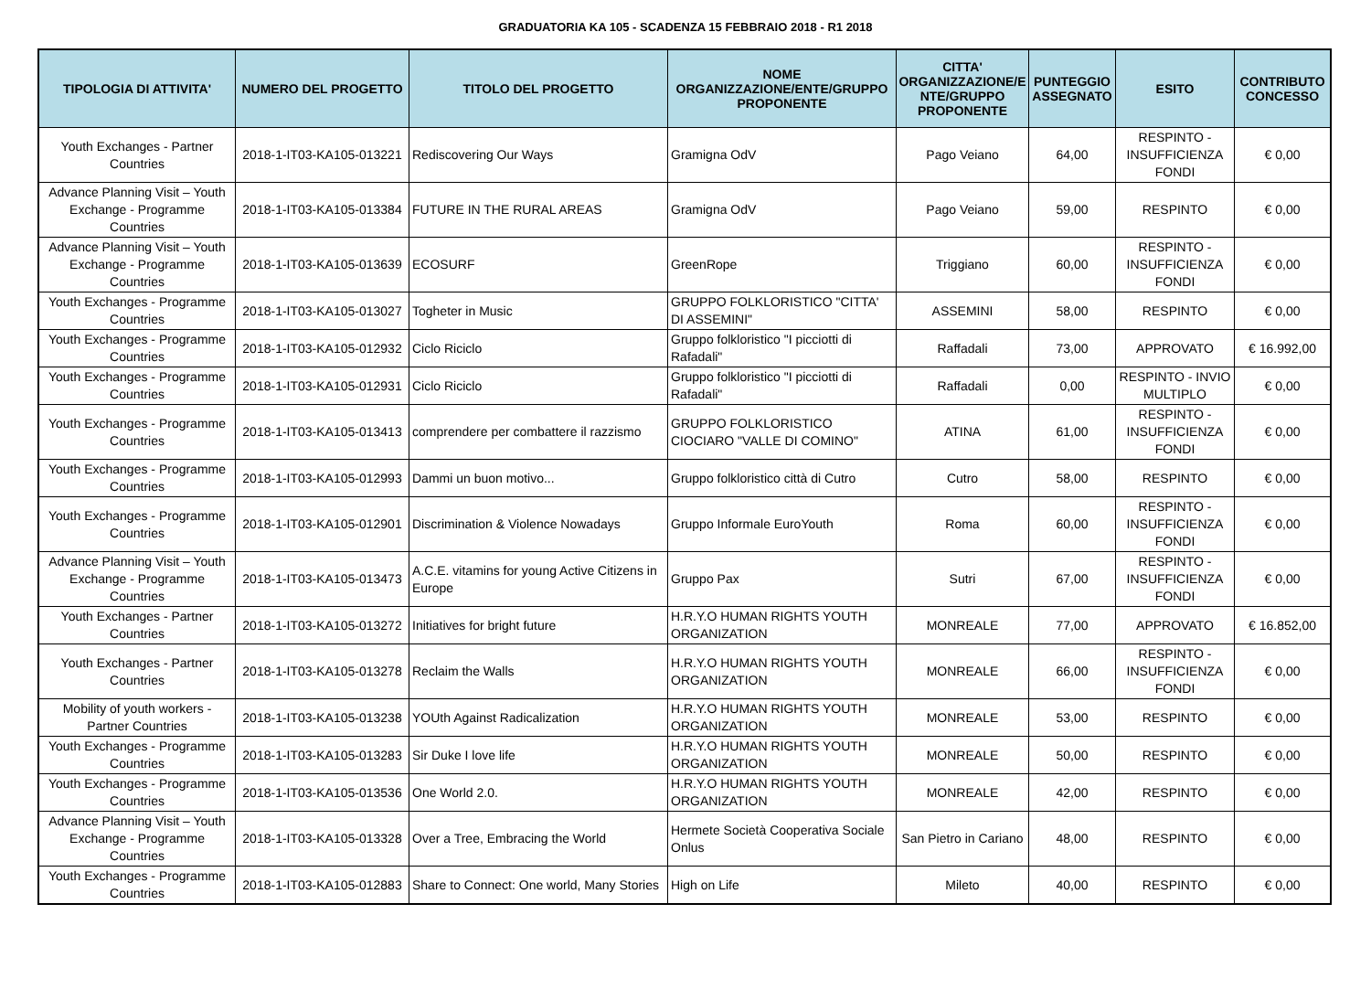GRADUATORIA KA 105 - SCADENZA 15 FEBBRAIO 2018 - R1 2018
| TIPOLOGIA DI ATTIVITA' | NUMERO DEL PROGETTO | TITOLO DEL PROGETTO | NOME ORGANIZZAZIONE/ENTE/GRUPPO PROPONENTE | CITTA' ORGANIZZAZIONE/E NTE/GRUPPO PROPONENTE | PUNTEGGIO ASSEGNATO | ESITO | CONTRIBUTO CONCESSO |
| --- | --- | --- | --- | --- | --- | --- | --- |
| Youth Exchanges - Partner Countries | 2018-1-IT03-KA105-013221 | Rediscovering Our Ways | Gramigna OdV | Pago Veiano | 64,00 | RESPINTO - INSUFFICIENZA FONDI | € 0,00 |
| Advance Planning Visit – Youth Exchange - Programme Countries | 2018-1-IT03-KA105-013384 | FUTURE IN THE RURAL AREAS | Gramigna OdV | Pago Veiano | 59,00 | RESPINTO | € 0,00 |
| Advance Planning Visit – Youth Exchange - Programme Countries | 2018-1-IT03-KA105-013639 | ECOSURF | GreenRope | Triggiano | 60,00 | RESPINTO - INSUFFICIENZA FONDI | € 0,00 |
| Youth Exchanges - Programme Countries | 2018-1-IT03-KA105-013027 | Togheter in Music | GRUPPO FOLKLORISTICO "CITTA' DI ASSEMINI" | ASSEMINI | 58,00 | RESPINTO | € 0,00 |
| Youth Exchanges - Programme Countries | 2018-1-IT03-KA105-012932 | Ciclo Riciclo | Gruppo folkloristico "I picciotti di Rafadali" | Raffadali | 73,00 | APPROVATO | € 16.992,00 |
| Youth Exchanges - Programme Countries | 2018-1-IT03-KA105-012931 | Ciclo Riciclo | Gruppo folkloristico "I picciotti di Rafadali" | Raffadali | 0,00 | RESPINTO - INVIO MULTIPLO | € 0,00 |
| Youth Exchanges - Programme Countries | 2018-1-IT03-KA105-013413 | comprendere per combattere il razzismo | GRUPPO FOLKLORISTICO CIOCIARO "VALLE DI COMINO" | ATINA | 61,00 | RESPINTO - INSUFFICIENZA FONDI | € 0,00 |
| Youth Exchanges - Programme Countries | 2018-1-IT03-KA105-012993 | Dammi un buon motivo... | Gruppo folkloristico città di Cutro | Cutro | 58,00 | RESPINTO | € 0,00 |
| Youth Exchanges - Programme Countries | 2018-1-IT03-KA105-012901 | Discrimination & Violence Nowadays | Gruppo Informale EuroYouth | Roma | 60,00 | RESPINTO - INSUFFICIENZA FONDI | € 0,00 |
| Advance Planning Visit – Youth Exchange - Programme Countries | 2018-1-IT03-KA105-013473 | A.C.E. vitamins for young Active Citizens in Europe | Gruppo Pax | Sutri | 67,00 | RESPINTO - INSUFFICIENZA FONDI | € 0,00 |
| Youth Exchanges - Partner Countries | 2018-1-IT03-KA105-013272 | Initiatives for bright future | H.R.Y.O HUMAN RIGHTS YOUTH ORGANIZATION | MONREALE | 77,00 | APPROVATO | € 16.852,00 |
| Youth Exchanges - Partner Countries | 2018-1-IT03-KA105-013278 | Reclaim the Walls | H.R.Y.O HUMAN RIGHTS YOUTH ORGANIZATION | MONREALE | 66,00 | RESPINTO - INSUFFICIENZA FONDI | € 0,00 |
| Mobility of youth workers - Partner Countries | 2018-1-IT03-KA105-013238 | YOUth Against Radicalization | H.R.Y.O HUMAN RIGHTS YOUTH ORGANIZATION | MONREALE | 53,00 | RESPINTO | € 0,00 |
| Youth Exchanges - Programme Countries | 2018-1-IT03-KA105-013283 | Sir Duke I love life | H.R.Y.O HUMAN RIGHTS YOUTH ORGANIZATION | MONREALE | 50,00 | RESPINTO | € 0,00 |
| Youth Exchanges - Programme Countries | 2018-1-IT03-KA105-013536 | One World 2.0. | H.R.Y.O HUMAN RIGHTS YOUTH ORGANIZATION | MONREALE | 42,00 | RESPINTO | € 0,00 |
| Advance Planning Visit – Youth Exchange - Programme Countries | 2018-1-IT03-KA105-013328 | Over a Tree, Embracing the World | Hermete Società Cooperativa Sociale Onlus | San Pietro in Cariano | 48,00 | RESPINTO | € 0,00 |
| Youth Exchanges - Programme Countries | 2018-1-IT03-KA105-012883 | Share to Connect: One world, Many Stories | High on Life | Mileto | 40,00 | RESPINTO | € 0,00 |